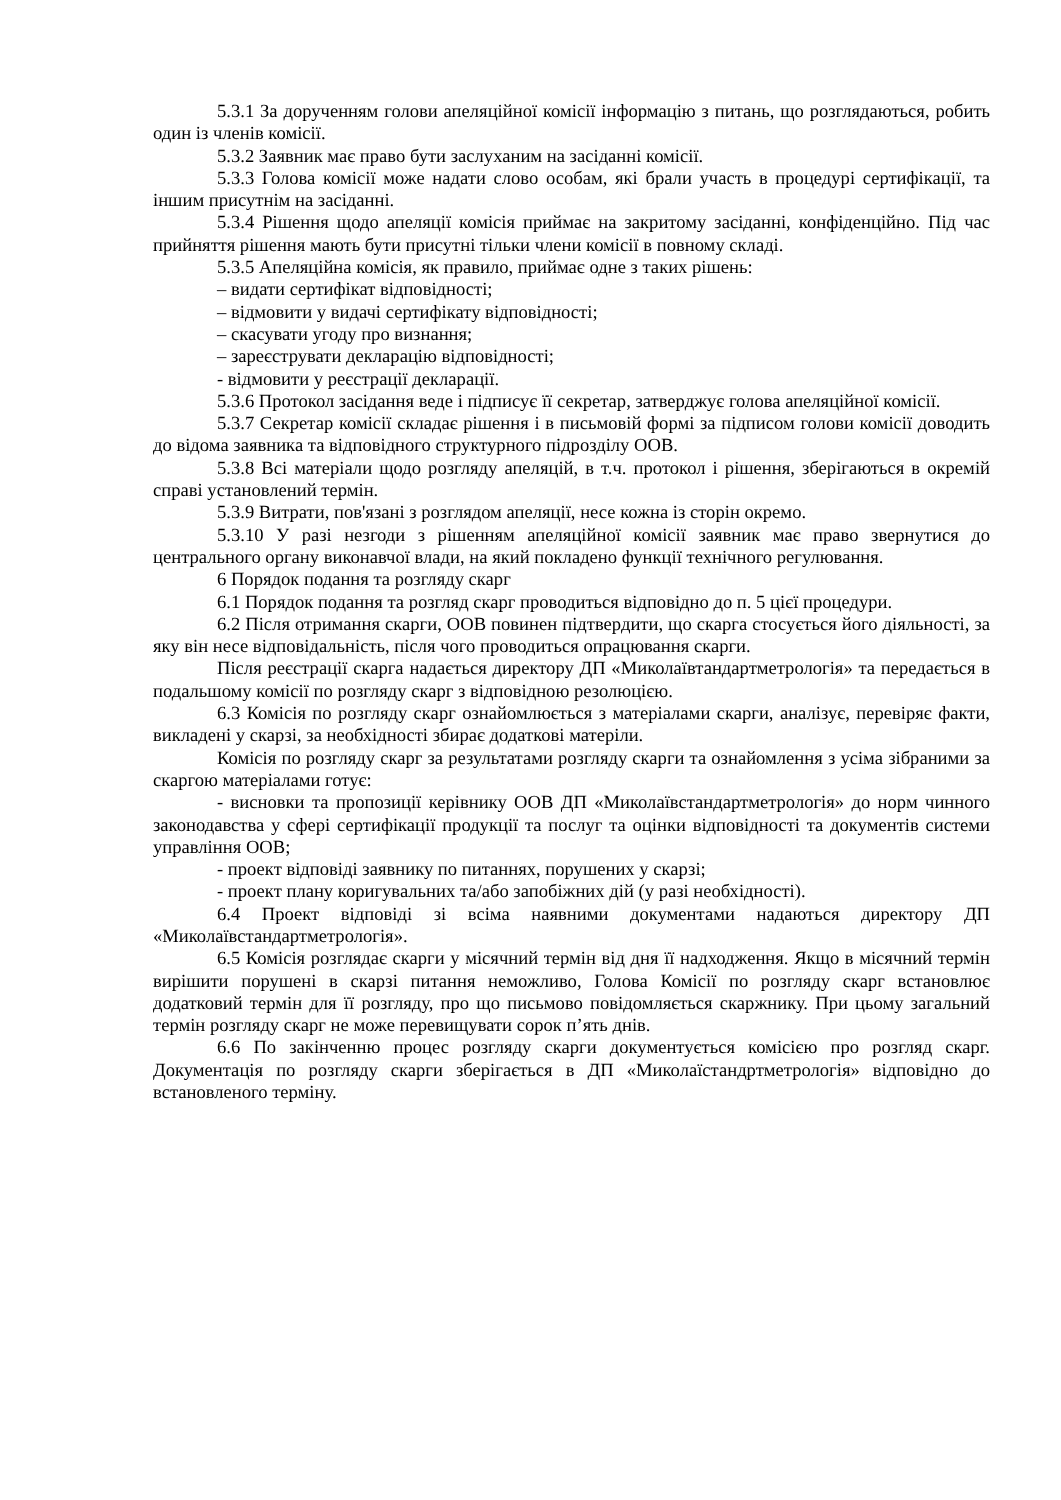5.3.1 За дорученням голови апеляційної комісії інформацію з питань, що розглядаються, робить один із членів комісії.
5.3.2 Заявник має право бути заслуханим на засіданні комісії.
5.3.3 Голова комісії може надати слово особам, які брали участь в процедурі сертифікації, та іншим присутнім на засіданні.
5.3.4 Рішення щодо апеляції комісія приймає на закритому засіданні, конфіденційно. Під час прийняття рішення мають бути присутні тільки члени комісії в повному складі.
5.3.5 Апеляційна комісія, як правило, приймає одне з таких рішень:
– видати сертифікат відповідності;
– відмовити у видачі сертифікату відповідності;
– скасувати угоду про визнання;
– зареєструвати декларацію відповідності;
- відмовити у реєстрації декларації.
5.3.6 Протокол засідання веде і підписує її секретар, затверджує голова апеляційної комісії.
5.3.7 Секретар комісії складає рішення і в письмовій формі за підписом голови комісії доводить до відома заявника та відповідного структурного підрозділу ООВ.
5.3.8 Всі матеріали щодо розгляду апеляцій, в т.ч. протокол і рішення, зберігаються в окремій справі установлений термін.
5.3.9 Витрати, пов'язані з розглядом апеляції, несе кожна із сторін окремо.
5.3.10 У разі незгоди з рішенням апеляційної комісії заявник має право звернутися до центрального органу виконавчої влади, на який покладено функції технічного регулювання.
6 Порядок подання та розгляду скарг
6.1 Порядок подання та розгляд скарг проводиться відповідно до п. 5 цієї процедури.
6.2 Після отримання скарги, ООВ повинен підтвердити, що скарга стосується його діяльності, за яку він несе відповідальність, після чого проводиться опрацювання скарги.
Після реєстрації скарга надається директору ДП «Миколаївтандартметрологія» та передається в подальшому комісії по розгляду скарг з відповідною резолюцією.
6.3 Комісія по розгляду скарг ознайомлюється з матеріалами скарги, аналізує, перевіряє факти, викладені у скарзі, за необхідності збирає додаткові матеріли.
Комісія по розгляду скарг за результатами розгляду скарги та ознайомлення з усіма зібраними за скаргою матеріалами готує:
- висновки та пропозиції керівнику ООВ ДП «Миколаївстандартметрологія» до норм чинного законодавства у сфері сертифікації продукції та послуг та оцінки відповідності та документів системи управління ООВ;
- проект відповіді заявнику по питаннях, порушених у скарзі;
- проект плану коригувальних та/або запобіжних дій (у разі необхідності).
6.4 Проект відповіді зі всіма наявними документами надаються директору ДП «Миколаївстандартметрологія».
6.5 Комісія розглядає скарги у місячний термін від дня її надходження. Якщо в місячний термін вирішити порушені в скарзі питання неможливо, Голова Комісії по розгляду скарг встановлює додатковий термін для її розгляду, про що письмово повідомляється скаржнику. При цьому загальний термін розгляду скарг не може перевищувати сорок п’ять днів.
6.6 По закінченню процес розгляду скарги документується комісією про розгляд скарг. Документація по розгляду скарги зберігається в ДП «Миколаїстандртметрологія» відповідно до встановленого терміну.